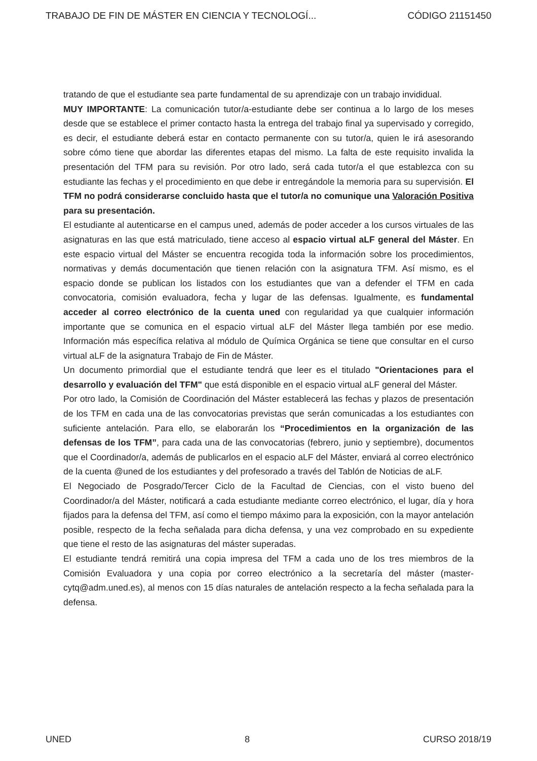TRABAJO DE FIN DE MÁSTER EN CIENCIA Y TECNOLOGÍ... CÓDIGO 21151450
tratando de que el estudiante sea parte fundamental de su aprendizaje con un trabajo invididual.
MUY IMPORTANTE: La comunicación tutor/a-estudiante debe ser continua a lo largo de los meses desde que se establece el primer contacto hasta la entrega del trabajo final ya supervisado y corregido, es decir, el estudiante deberá estar en contacto permanente con su tutor/a, quien le irá asesorando sobre cómo tiene que abordar las diferentes etapas del mismo. La falta de este requisito invalida la presentación del TFM para su revisión. Por otro lado, será cada tutor/a el que establezca con su estudiante las fechas y el procedimiento en que debe ir entregándole la memoria para su supervisión. El TFM no podrá considerarse concluido hasta que el tutor/a no comunique una Valoración Positiva para su presentación.
El estudiante al autenticarse en el campus uned, además de poder acceder a los cursos virtuales de las asignaturas en las que está matriculado, tiene acceso al espacio virtual aLF general del Máster. En este espacio virtual del Máster se encuentra recogida toda la información sobre los procedimientos, normativas y demás documentación que tienen relación con la asignatura TFM. Así mismo, es el espacio donde se publican los listados con los estudiantes que van a defender el TFM en cada convocatoria, comisión evaluadora, fecha y lugar de las defensas. Igualmente, es fundamental acceder al correo electrónico de la cuenta uned con regularidad ya que cualquier información importante que se comunica en el espacio virtual aLF del Máster llega también por ese medio. Información más específica relativa al módulo de Química Orgánica se tiene que consultar en el curso virtual aLF de la asignatura Trabajo de Fin de Máster.
Un documento primordial que el estudiante tendrá que leer es el titulado "Orientaciones para el desarrollo y evaluación del TFM" que está disponible en el espacio virtual aLF general del Máster.
Por otro lado, la Comisión de Coordinación del Máster establecerá las fechas y plazos de presentación de los TFM en cada una de las convocatorias previstas que serán comunicadas a los estudiantes con suficiente antelación. Para ello, se elaborarán los “Procedimientos en la organización de las defensas de los TFM”, para cada una de las convocatorias (febrero, junio y septiembre), documentos que el Coordinador/a, además de publicarlos en el espacio aLF del Máster, enviará al correo electrónico de la cuenta @uned de los estudiantes y del profesorado a través del Tablón de Noticias de aLF.
El Negociado de Posgrado/Tercer Ciclo de la Facultad de Ciencias, con el visto bueno del Coordinador/a del Máster, notificará a cada estudiante mediante correo electrónico, el lugar, día y hora fijados para la defensa del TFM, así como el tiempo máximo para la exposición, con la mayor antelación posible, respecto de la fecha señalada para dicha defensa, y una vez comprobado en su expediente que tiene el resto de las asignaturas del máster superadas.
El estudiante tendrá remitirá una copia impresa del TFM a cada uno de los tres miembros de la Comisión Evaluadora y una copia por correo electrónico a la secretaría del máster (master-cytq@adm.uned.es), al menos con 15 días naturales de antelación respecto a la fecha señalada para la defensa.
UNED 8 CURSO 2018/19